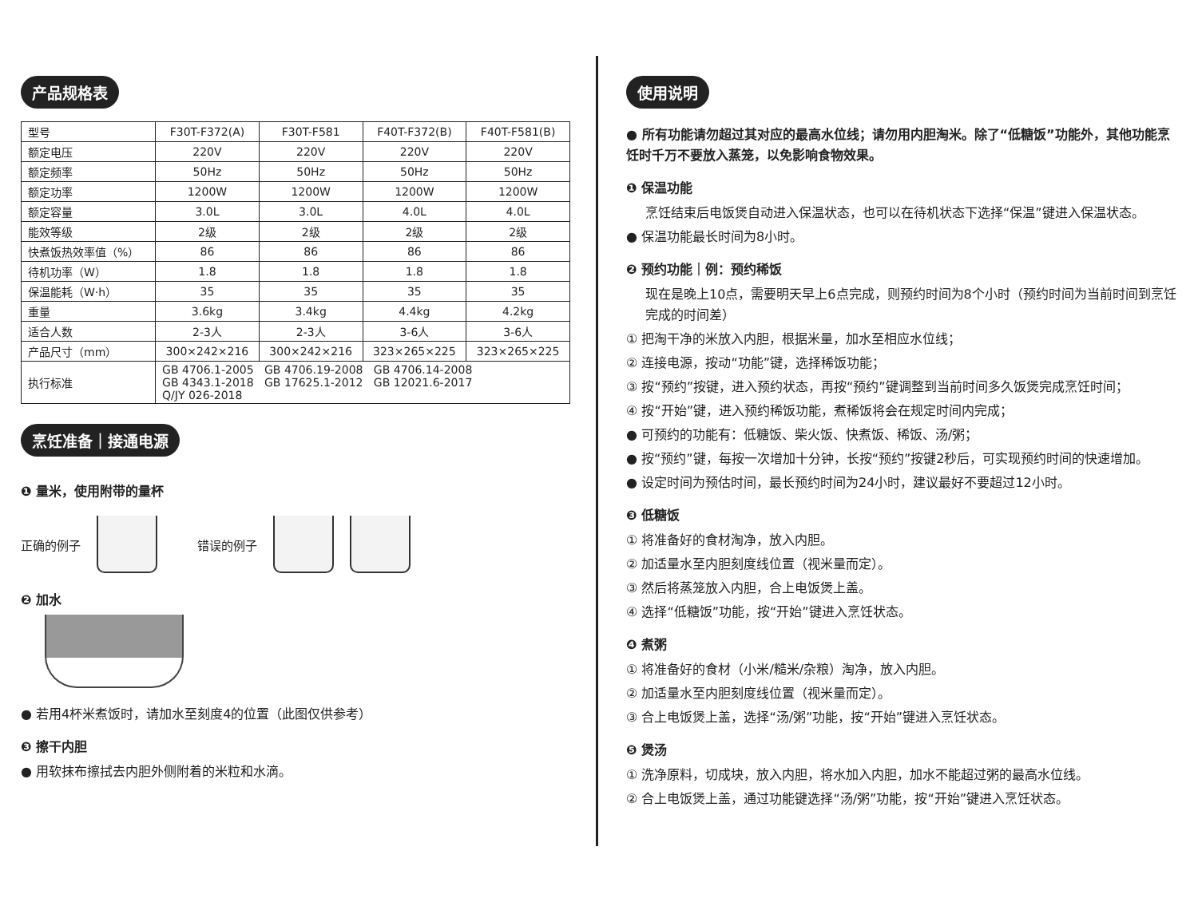产品规格表
| 型号 | F30T-F372(A) | F30T-F581 | F40T-F372(B) | F40T-F581(B) |
| 额定电压 | 220V | 220V | 220V | 220V |
| 额定频率 | 50Hz | 50Hz | 50Hz | 50Hz |
| 额定功率 | 1200W | 1200W | 1200W | 1200W |
| 额定容量 | 3.0L | 3.0L | 4.0L | 4.0L |
| 能效等级 | 2级 | 2级 | 2级 | 2级 |
| 快煮饭热效率值（%） | 86 | 86 | 86 | 86 |
| 待机功率（W） | 1.8 | 1.8 | 1.8 | 1.8 |
| 保温能耗（W·h） | 35 | 35 | 35 | 35 |
| 重量 | 3.6kg | 3.4kg | 4.4kg | 4.2kg |
| 适合人数 | 2-3人 | 2-3人 | 3-6人 | 3-6人 |
| 产品尺寸（mm） | 300×242×216 | 300×242×216 | 323×265×225 | 323×265×225 |
| 执行标准 | GB 4706.1-2005 GB 4706.19-2008 GB 4706.14-2008 GB 4343.1-2018 GB 17625.1-2012 GB 12021.6-2017 Q/JY 026-2018 | | | |
烹饪准备｜接通电源
❶ 量米，使用附带的量杯
正确的例子 错误的例子
❷ 加水
● 若用4杯米煮饭时，请加水至刻度4的位置（此图仅供参考）
❸ 擦干内胆
● 用软抹布擦拭去内胆外侧附着的米粒和水滴。
使用说明
● 所有功能请勿超过其对应的最高水位线；请勿用内胆淘米。除了“低糖饭”功能外，其他功能烹饪时千万不要放入蒸笼，以免影响食物效果。
❶ 保温功能
烹饪结束后电饭煲自动进入保温状态，也可以在待机状态下选择“保温”键进入保温状态。
● 保温功能最长时间为8小时。
❷ 预约功能｜例：预约稀饭
现在是晚上10点，需要明天早上6点完成，则预约时间为8个小时（预约时间为当前时间到烹饪完成的时间差）
① 把淘干净的米放入内胆，根据米量，加水至相应水位线；
② 连接电源，按动“功能”键，选择稀饭功能；
③ 按“预约”按键，进入预约状态，再按“预约”键调整到当前时间多久饭煲完成烹饪时间；
④ 按“开始”键，进入预约稀饭功能，煮稀饭将会在规定时间内完成；
● 可预约的功能有：低糖饭、柴火饭、快煮饭、稀饭、汤/粥；
● 按“预约”键，每按一次增加十分钟，长按“预约”按键2秒后，可实现预约时间的快速增加。
● 设定时间为预估时间，最长预约时间为24小时，建议最好不要超过12小时。
❸ 低糖饭
① 将准备好的食材淘净，放入内胆。
② 加适量水至内胆刻度线位置（视米量而定）。
③ 然后将蒸笼放入内胆，合上电饭煲上盖。
④ 选择“低糖饭”功能，按“开始”键进入烹饪状态。
❹ 煮粥
① 将准备好的食材（小米/糙米/杂粮）淘净，放入内胆。
② 加适量水至内胆刻度线位置（视米量而定）。
③ 合上电饭煲上盖，选择“汤/粥”功能，按“开始”键进入烹饪状态。
❺ 煲汤
① 洗净原料，切成块，放入内胆，将水加入内胆，加水不能超过粥的最高水位线。
② 合上电饭煲上盖，通过功能键选择“汤/粥”功能，按“开始”键进入烹饪状态。